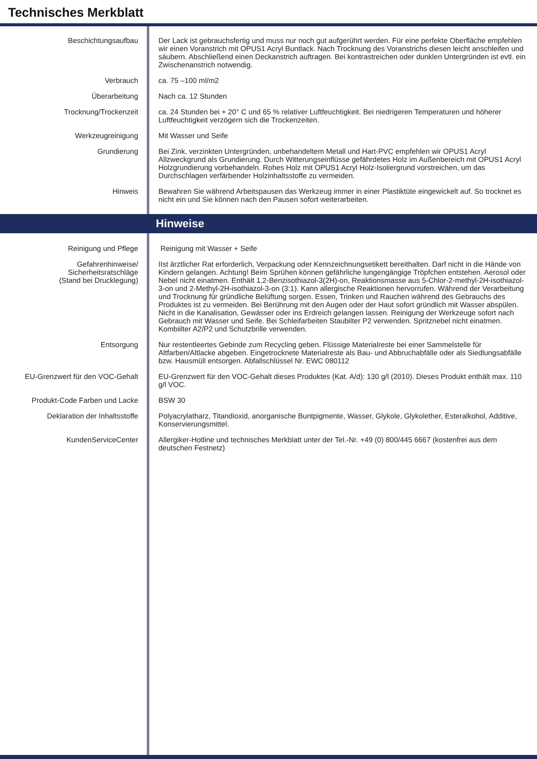Technisches Merkblatt
| Beschichtungsaufbau | Der Lack ist gebrauchsfertig und muss nur noch gut aufgerührt werden. Für eine perfekte Oberfläche empfehlen wir einen Voranstrich mit OPUS1 Acryl Buntlack. Nach Trocknung des Voranstrichs diesen leicht anschleifen und säubern. Abschließend einen Deckanstrich auftragen. Bei kontrastreichen oder dunklen Untergründen ist evtl. ein Zwischenanstrich notwendig. |
| Verbrauch | ca. 75 –100 ml/m2 |
| Überarbeitung | Nach ca. 12 Stunden |
| Trocknung/Trockenzeit | ca. 24 Stunden bei + 20° C und 65 % relativer Luftfeuchtigkeit. Bei niedrigeren Temperaturen und höherer Luftfeuchtigkeit verzögern sich die Trockenzeiten. |
| Werkzeugreinigung | Mit Wasser und Seife |
| Grundierung | Bei Zink, verzinkten Untergründen, unbehandeltem Metall und Hart-PVC empfehlen wir OPUS1 Acryl Allzweckgrund als Grundierung. Durch Witterungseinflüsse gefährdetes Holz im Außenbereich mit OPUS1 Acryl Holzgrundierung vorbehandeln. Rohes Holz mit OPUS1 Acryl Holz-Isoliergrund vorstreichen, um das Durchschlagen verfärbender Holzinhaltsstoffe zu vermeiden. |
| Hinweis | Bewahren Sie während Arbeitspausen das Werkzeug immer in einer Plastiktüte eingewickelt auf. So trocknet es nicht ein und Sie können nach den Pausen sofort weiterarbeiten. |
Hinweise
| Reinigung und Pflege | Reinigung mit Wasser + Seife |
| Gefahrenhinweise/ Sicherheitsratschläge (Stand bei Drucklegung) | IIst ärztlicher Rat erforderlich, Verpackung oder Kennzeichnungsetikett bereithalten. Darf nicht in die Hände von Kindern gelangen. Achtung! Beim Sprühen können gefährliche lungengängige Tröpfchen entstehen. Aerosol oder Nebel nicht einatmen. Enthält 1,2-Benzisothiazol-3(2H)-on, Reaktionsmasse aus 5-Chlor-2-methyl-2H-isothiazol-3-on und 2-Methyl-2H-isothiazol-3-on (3:1). Kann allergische Reaktionen hervorrufen. Während der Verarbeitung und Trocknung für gründliche Belüftung sorgen. Essen, Trinken und Rauchen während des Gebrauchs des Produktes ist zu vermeiden. Bei Berührung mit den Augen oder der Haut sofort gründlich mit Wasser abspülen. Nicht in die Kanalisation, Gewässer oder ins Erdreich gelangen lassen. Reinigung der Werkzeuge sofort nach Gebrauch mit Wasser und Seife. Bei Schleifarbeiten Staubilter P2 verwenden. Spritznebel nicht einatmen. Kombiilter A2/P2 und Schutzbrille verwenden. |
| Entsorgung | Nur restentleertes Gebinde zum Recycling geben. Flüssige Materialreste bei einer Sammelstelle für Altfarben/Altlacke abgeben. Eingetrocknete Materialreste als Bau- und Abbruchabfälle oder als Siedlungsabfälle bzw. Hausmüll entsorgen. Abfallschlüssel Nr. EWC 080112 |
| EU-Grenzwert für den VOC-Gehalt | EU-Grenzwert für den VOC-Gehalt dieses Produktes (Kat. A/d): 130 g/l (2010). Dieses Produkt enthält max. 110 g/l VOC. |
| Produkt-Code Farben und Lacke | BSW 30 |
| Deklaration der Inhaltsstoffe | Polyacrylatharz, Titandioxid, anorganische Buntpigmente, Wasser, Glykole, Glykolether, Esteralkohol, Additive, Konservierungsmittel. |
| KundenServiceCenter | Allergiker-Hotline und technisches Merkblatt unter der Tel.-Nr. +49 (0) 800/445 6667 (kostenfrei aus dem deutschen Festnetz) |